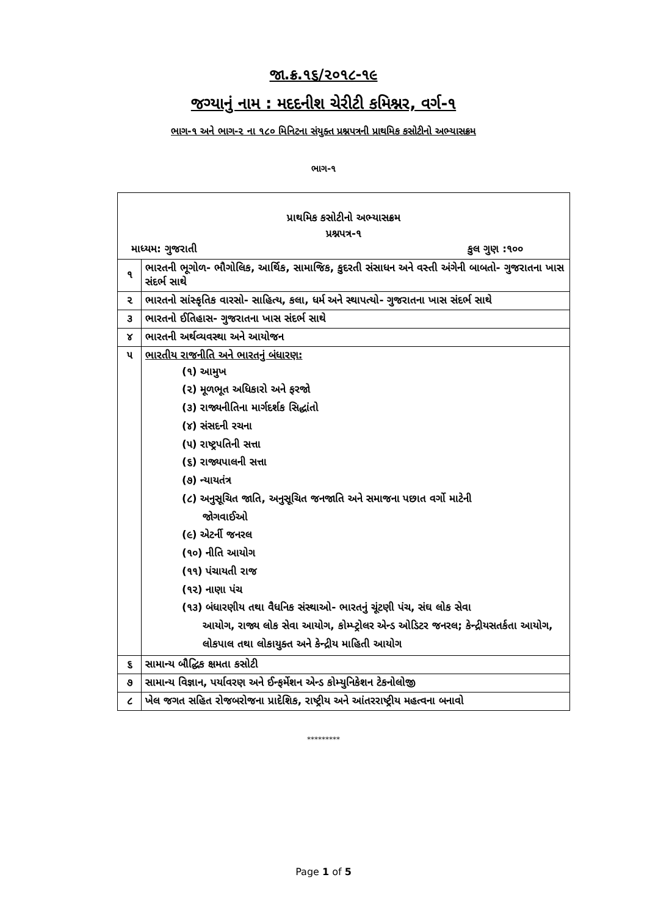જા.ક્ર.૧૬/૨૦૧૮-૧૯
જગ્યાનું નામ : મદદનીશ ચેરીટી કમિશ્નર, વર્ગ-૧
ભાગ-૧ અને ભાગ-૨ ના ૧૮૦ મિનિટના સંયુક્ત પ્રશ્નપત્રની પ્રાથમિક કસોટીનો અભ્યાસક્રમ
ભાગ-૧
| પ્રાથમિક કસોટીનો અભ્યાસક્રમ પ્રશ્નપત્ર-૧ માધ્યમ: ગુજરાતી કુલ ગુણ :૧૦૦ | |
| ૧ | ભારતની ભૂગોળ- ભૌગોલિક, આર્થિક, સામાજિક, કુદરતી સંસાધન અને વસ્તી અંગેની બાબતો- ગુજરાતના ખાસ સંદર્ભ સાથે |
| ૨ | ભારતનો સાંસ્કૃતિક વારસો- સાહિત્ય, કલા, ધર્મ અને સ્થાપત્યો- ગુજરાતના ખાસ સંદર્ભ સાથે |
| ૩ | ભારતનો ઈતિહાસ- ગુજરાતના ખાસ સંદર્ભ સાથે |
| ૪ | ભારતની અર્થવ્યવસ્થા અને આયોજન |
| ૫ | ભારતીય રાજનીતિ અને ભારતનું બંધારણ: (૧) આમુખ (૨) મૂળભૂત અધિકારો અને ફરજો (૩) રાજ્યનીતિના માર્ગદર્શક સિદ્ધાંતો (૪) સંસદની રચના (૫) રાષ્ટ્રપતિની સત્તા (૬) રાજ્યપાલની સત્તા (૭) ન્યાયતંત્ર (૮) અનુસૂચિત જાતિ, અનુસૂચિત જનજાતિ અને સમાજના પછાત વર્ગો માટેની જોગવાઈઓ (૯) એટર્ની જનરલ (૧૦) નીતિ આયોગ (૧૧) પંચાયતી રાજ (૧૨) નાણા પંચ (૧૩) બંધારણીય તથા વૈધનિક સંસ્થાઓ- ભારતનું ચૂંટણી પંચ, સંઘ લોક સેવા આયોગ, રાજ્ય લોક સેવા આયોગ, કોમ્પ્ટ્રોલર એન્ડ ઓડિટર જનરલ; કેન્દ્રીયસતર્કતા આયોગ, લોકપાલ તથા લોકાયુક્ત અને કેન્દ્રીય માહિતી આયોગ |
| ૬ | સામાન્ય બૌદ્ધિક ક્ષમતા કસોટી |
| ૭ | સામાન્ય વિજ્ઞાન, પર્યાવરણ અને ઈન્ફર્મેશન એન્ડ કોમ્યુનિકેશન ટેકનોલોજી |
| ૮ | ખેલ જગત સહિત રોજબરોજના પ્રાદેશિક, રાષ્ટ્રીય અને આંતરરાષ્ટ્રીય મહત્વના બનાવો |
*********
Page 1 of 5